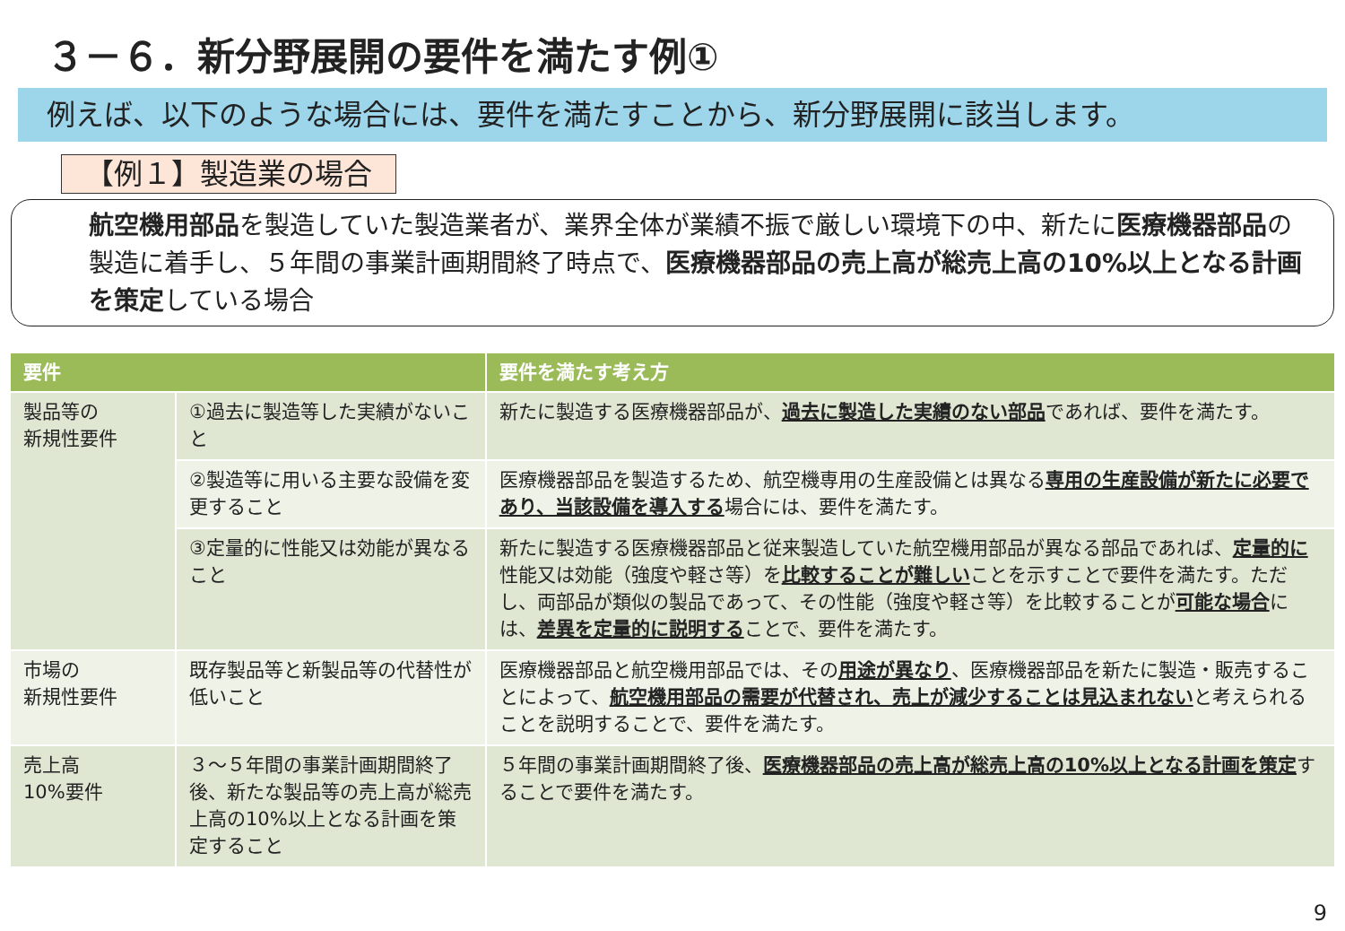３－６．新分野展開の要件を満たす例①
例えば、以下のような場合には、要件を満たすことから、新分野展開に該当します。
【例１】製造業の場合
航空機用部品を製造していた製造業者が、業界全体が業績不振で厳しい環境下の中、新たに医療機器部品の製造に着手し、５年間の事業計画期間終了時点で、医療機器部品の売上高が総売上高の10%以上となる計画を策定している場合
| 要件 | | 要件を満たす考え方 |
| --- | --- | --- |
| 製品等の 新規性要件 | ①過去に製造等した実績がないこと | 新たに製造する医療機器部品が、 過去に製造した実績のない部品 であれば、要件を満たす。 |
| | ②製造等に用いる主要な設備を変更すること | 医療機器部品を製造するため、航空機専用の生産設備とは異なる 専用の生産設備が新たに必要であり、当該設備を導入する 場合には、要件を満たす。 |
| | ③定量的に性能又は効能が異なること | 新たに製造する医療機器部品と従来製造していた航空機用部品が異なる部品であれば、 定量的に 性能又は効能（強度や軽さ等）を 比較することが難しい ことを示すことで要件を満たす。ただし、両部品が類似の製品であって、その性能（強度や軽さ等）を比較することが 可能な場合 には、 差異を定量的に説明する ことで、要件を満たす。 |
| 市場の 新規性要件 | 既存製品等と新製品等の代替性が低いこと | 医療機器部品と航空機用部品では、その 用途が異なり 、医療機器部品を新たに製造・販売することによって、 航空機用部品の需要が代替され、売上が減少することは見込まれない と考えられることを説明することで、要件を満たす。 |
| 売上高 10%要件 | ３～５年間の事業計画期間終了後、新たな製品等の売上高が総売上高の10%以上となる計画を策定すること | ５年間の事業計画期間終了後、 医療機器部品の売上高が総売上高の10%以上となる計画を策定 することで要件を満たす。 |
9